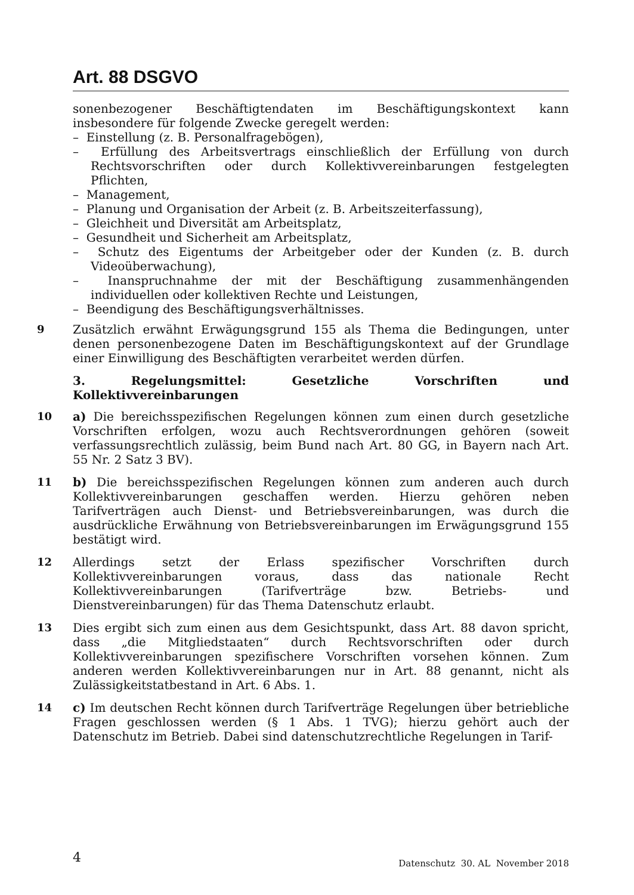Art. 88 DSGVO
sonenbezogener Beschäftigtendaten im Beschäftigungskontext kann insbesondere für folgende Zwecke geregelt werden:
– Einstellung (z. B. Personalfragebögen),
– Erfüllung des Arbeitsvertrags einschließlich der Erfüllung von durch Rechtsvorschriften oder durch Kollektivvereinbarungen festgelegten Pflichten,
– Management,
– Planung und Organisation der Arbeit (z. B. Arbeitszeiterfassung),
– Gleichheit und Diversität am Arbeitsplatz,
– Gesundheit und Sicherheit am Arbeitsplatz,
– Schutz des Eigentums der Arbeitgeber oder der Kunden (z. B. durch Videoüberwachung),
– Inanspruchnahme der mit der Beschäftigung zusammenhängenden individuellen oder kollektiven Rechte und Leistungen,
– Beendigung des Beschäftigungsverhältnisses.
9 Zusätzlich erwähnt Erwägungsgrund 155 als Thema die Bedingungen, unter denen personenbezogene Daten im Beschäftigungskontext auf der Grundlage einer Einwilligung des Beschäftigten verarbeitet werden dürfen.
3. Regelungsmittel: Gesetzliche Vorschriften und Kollektivvereinbarungen
10 a) Die bereichsspezifischen Regelungen können zum einen durch gesetzliche Vorschriften erfolgen, wozu auch Rechtsverordnungen gehören (soweit verfassungsrechtlich zulässig, beim Bund nach Art. 80 GG, in Bayern nach Art. 55 Nr. 2 Satz 3 BV).
11 b) Die bereichsspezifischen Regelungen können zum anderen auch durch Kollektivvereinbarungen geschaffen werden. Hierzu gehören neben Tarifverträgen auch Dienst- und Betriebsvereinbarungen, was durch die ausdrückliche Erwähnung von Betriebsvereinbarungen im Erwägungsgrund 155 bestätigt wird.
12 Allerdings setzt der Erlass spezifischer Vorschriften durch Kollektivvereinbarungen voraus, dass das nationale Recht Kollektivvereinbarungen (Tarifverträge bzw. Betriebs- und Dienstvereinbarungen) für das Thema Datenschutz erlaubt.
13 Dies ergibt sich zum einen aus dem Gesichtspunkt, dass Art. 88 davon spricht, dass „die Mitgliedstaaten“ durch Rechtsvorschriften oder durch Kollektivvereinbarungen spezifischere Vorschriften vorsehen können. Zum anderen werden Kollektivvereinbarungen nur in Art. 88 genannt, nicht als Zulässigkeitstatbestand in Art. 6 Abs. 1.
14 c) Im deutschen Recht können durch Tarifverträge Regelungen über betriebliche Fragen geschlossen werden (§ 1 Abs. 1 TVG); hierzu gehört auch der Datenschutz im Betrieb. Dabei sind datenschutzrechtliche Regelungen in Tarif-
4 Datenschutz 30. AL November 2018